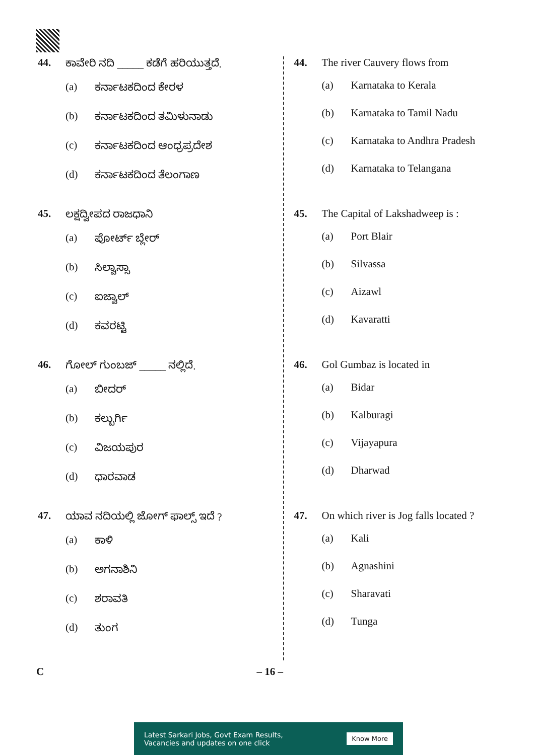44. ಕಾವೇರಿ ನದಿ _____ ಕಡೆಗೆ ಹರಿಯುತ್ತದೆ.
(a) ಕರ್ನಾಟಕದಿಂದ ಕೇರಳ
(b) ಕರ್ನಾಟಕದಿಂದ ತಮಿಳುನಾಡು
(c) ಕರ್ನಾಟಕದಿಂದ ಆಂಧ್ರಪ್ರದೇಶ
(d) ಕರ್ನಾಟಕದಿಂದ ತೆಲಂಗಾಣ
45. ಲಕ್ಷದ್ವೀಪದ ರಾಜಧಾನಿ
(a) ಪೋರ್ಟ್ ಬ್ಲೇರ್
(b) ಸಿಲ್ವಾಸ್ಸಾ
(c) ಐಜ್ವಾಲ್
(d) ಕವರಟ್ಟಿ
46. ಗೋಲ್ ಗುಂಬಜ್ _____ ನಲ್ಲಿದೆ.
(a) ಬೀದರ್
(b) ಕಲ್ಬುರ್ಗಿ
(c) ವಿಜಯಪುರ
(d) ಧಾರವಾಡ
47. ಯಾವ ನದಿಯಲ್ಲಿ ಜೋಗ್ ಫಾಲ್ಸ್ ಇದೆ ?
(a) ಕಾಳಿ
(b) ಅಗನಾಶಿನಿ
(c) ಶರಾವತಿ
(d) ತುಂಗ
44. The river Cauvery flows from
(a) Karnataka to Kerala
(b) Karnataka to Tamil Nadu
(c) Karnataka to Andhra Pradesh
(d) Karnataka to Telangana
45. The Capital of Lakshadweep is :
(a) Port Blair
(b) Silvassa
(c) Aizawl
(d) Kavaratti
46. Gol Gumbaz is located in
(a) Bidar
(b) Kalburagi
(c) Vijayapura
(d) Dharwad
47. On which river is Jog falls located ?
(a) Kali
(b) Agnashini
(c) Sharavati
(d) Tunga
C – 16 –
Latest Sarkari Jobs, Govt Exam Results,
Vacancies and updates on one click
Know More